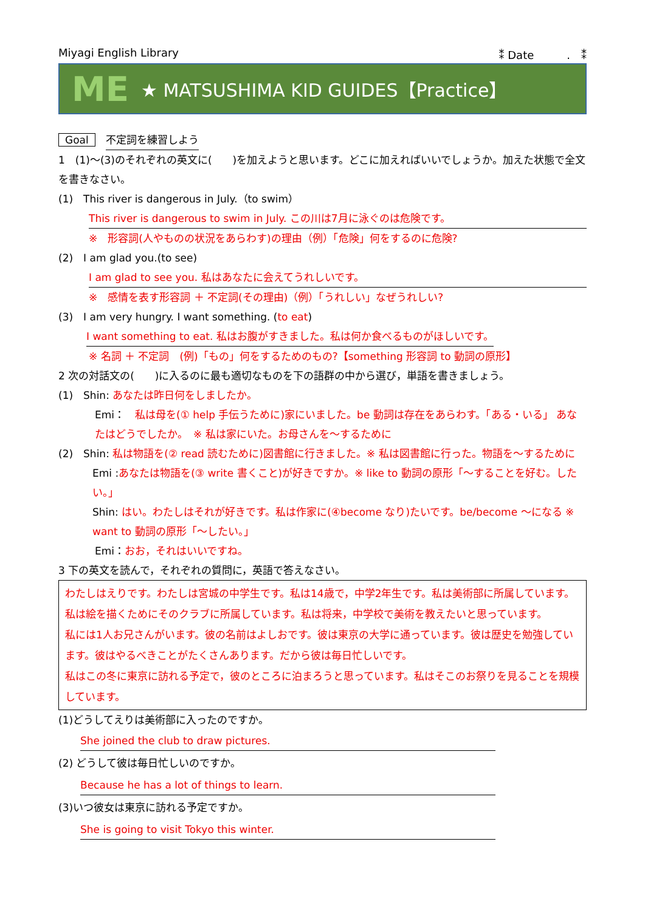Miyagi English Library ⁑ Date　　　.　⁑
ME ★ MATSUSHIMA KID GUIDES【Practice】
Goal　不定詞を練習しよう
1　(1)～(3)のそれぞれの英文に(　　)を加えようと思います。どこに加えればいいでしょうか。加えた状態で全文を書きなさい。
(1)　This river is dangerous in July.（to swim）
This river is dangerous to swim in July. この川は7月に泳ぐのは危険です。
※　形容詞(人やものの状況をあらわす)の理由（例）「危険」何をするのに危険?
(2)　I am glad you.(to see)
I am glad to see you. 私はあなたに会えてうれしいです。
※　感情を表す形容詞 ＋ 不定詞(その理由)（例）「うれしい」なぜうれしい?
(3)　I am very hungry. I want something. (to eat)
I want something to eat. 私はお腹がすきました。私は何か食べるものがほしいです。
※ 名詞 ＋ 不定詞　(例)「もの」何をするためのもの?【something 形容詞 to 動詞の原形】
2 次の対話文の(　　)に入るのに最も適切なものを下の語群の中から選び，単語を書きましょう。
(1)　Shin: あなたは昨日何をしましたか。
Emi：　私は母を(① help 手伝うために)家にいました。be 動詞は存在をあらわす。「ある・いる」 あなたはどうでしたか。　※ 私は家にいた。お母さんを～するために
(2)　Shin: 私は物語を(② read 読むために)図書館に行きました。※ 私は図書館に行った。物語を～するために
Emi :あなたは物語を(③ write 書くこと)が好きですか。※ like to 動詞の原形「～することを好む。したい。」
Shin: はい。わたしはそれが好きです。私は作家に(④become なり)たいです。be/become ～になる ※ want to 動詞の原形「～したい。」
Emi：おお，それはいいですね。
3 下の英文を読んで，それぞれの質問に，英語で答えなさい。
わたしはえりです。わたしは宮城の中学生です。私は14歳で，中学2年生です。私は美術部に所属しています。私は絵を描くためにそのクラブに所属しています。私は将来，中学校で美術を教えたいと思っています。
私には1人お兄さんがいます。彼の名前はよしおです。彼は東京の大学に通っています。彼は歴史を勉強しています。彼はやるべきことがたくさんあります。だから彼は毎日忙しいです。
私はこの冬に東京に訪れる予定で，彼のところに泊まろうと思っています。私はそこのお祭りを見ることを規模しています。
(1)どうしてえりは美術部に入ったのですか。
She joined the club to draw pictures.
(2) どうして彼は毎日忙しいのですか。
Because he has a lot of things to learn.
(3)いつ彼女は東京に訪れる予定ですか。
She is going to visit Tokyo this winter.